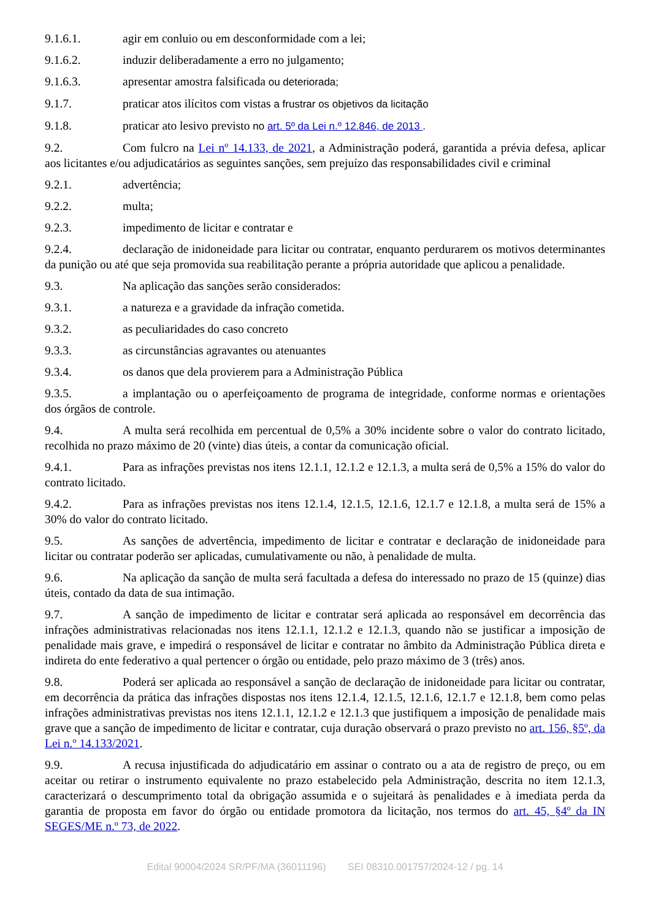9.1.6.1. agir em conluio ou em desconformidade com a lei;
9.1.6.2. induzir deliberadamente a erro no julgamento;
9.1.6.3. apresentar amostra falsificada ou deteriorada;
9.1.7. praticar atos ilícitos com vistas a frustrar os objetivos da licitação
9.1.8. praticar ato lesivo previsto no art. 5º da Lei n.º 12.846, de 2013 .
9.2. Com fulcro na Lei nº 14.133, de 2021, a Administração poderá, garantida a prévia defesa, aplicar aos licitantes e/ou adjudicatários as seguintes sanções, sem prejuízo das responsabilidades civil e criminal
9.2.1. advertência;
9.2.2. multa;
9.2.3. impedimento de licitar e contratar e
9.2.4. declaração de inidoneidade para licitar ou contratar, enquanto perdurarem os motivos determinantes da punição ou até que seja promovida sua reabilitação perante a própria autoridade que aplicou a penalidade.
9.3. Na aplicação das sanções serão considerados:
9.3.1. a natureza e a gravidade da infração cometida.
9.3.2. as peculiaridades do caso concreto
9.3.3. as circunstâncias agravantes ou atenuantes
9.3.4. os danos que dela provierem para a Administração Pública
9.3.5. a implantação ou o aperfeiçoamento de programa de integridade, conforme normas e orientações dos órgãos de controle.
9.4. A multa será recolhida em percentual de 0,5% a 30% incidente sobre o valor do contrato licitado, recolhida no prazo máximo de 20 (vinte) dias úteis, a contar da comunicação oficial.
9.4.1. Para as infrações previstas nos itens 12.1.1, 12.1.2 e 12.1.3, a multa será de 0,5% a 15% do valor do contrato licitado.
9.4.2. Para as infrações previstas nos itens 12.1.4, 12.1.5, 12.1.6, 12.1.7 e 12.1.8, a multa será de 15% a 30% do valor do contrato licitado.
9.5. As sanções de advertência, impedimento de licitar e contratar e declaração de inidoneidade para licitar ou contratar poderão ser aplicadas, cumulativamente ou não, à penalidade de multa.
9.6. Na aplicação da sanção de multa será facultada a defesa do interessado no prazo de 15 (quinze) dias úteis, contado da data de sua intimação.
9.7. A sanção de impedimento de licitar e contratar será aplicada ao responsável em decorrência das infrações administrativas relacionadas nos itens 12.1.1, 12.1.2 e 12.1.3, quando não se justificar a imposição de penalidade mais grave, e impedirá o responsável de licitar e contratar no âmbito da Administração Pública direta e indireta do ente federativo a qual pertencer o órgão ou entidade, pelo prazo máximo de 3 (três) anos.
9.8. Poderá ser aplicada ao responsável a sanção de declaração de inidoneidade para licitar ou contratar, em decorrência da prática das infrações dispostas nos itens 12.1.4, 12.1.5, 12.1.6, 12.1.7 e 12.1.8, bem como pelas infrações administrativas previstas nos itens 12.1.1, 12.1.2 e 12.1.3 que justifiquem a imposição de penalidade mais grave que a sanção de impedimento de licitar e contratar, cuja duração observará o prazo previsto no art. 156, §5º, da Lei n.º 14.133/2021.
9.9. A recusa injustificada do adjudicatário em assinar o contrato ou a ata de registro de preço, ou em aceitar ou retirar o instrumento equivalente no prazo estabelecido pela Administração, descrita no item 12.1.3, caracterizará o descumprimento total da obrigação assumida e o sujeitará às penalidades e à imediata perda da garantia de proposta em favor do órgão ou entidade promotora da licitação, nos termos do art. 45, §4º da IN SEGES/ME n.º 73, de 2022.
Edital 90004/2024 SR/PF/MA (36011196) SEI 08310.001757/2024-12 / pg. 14